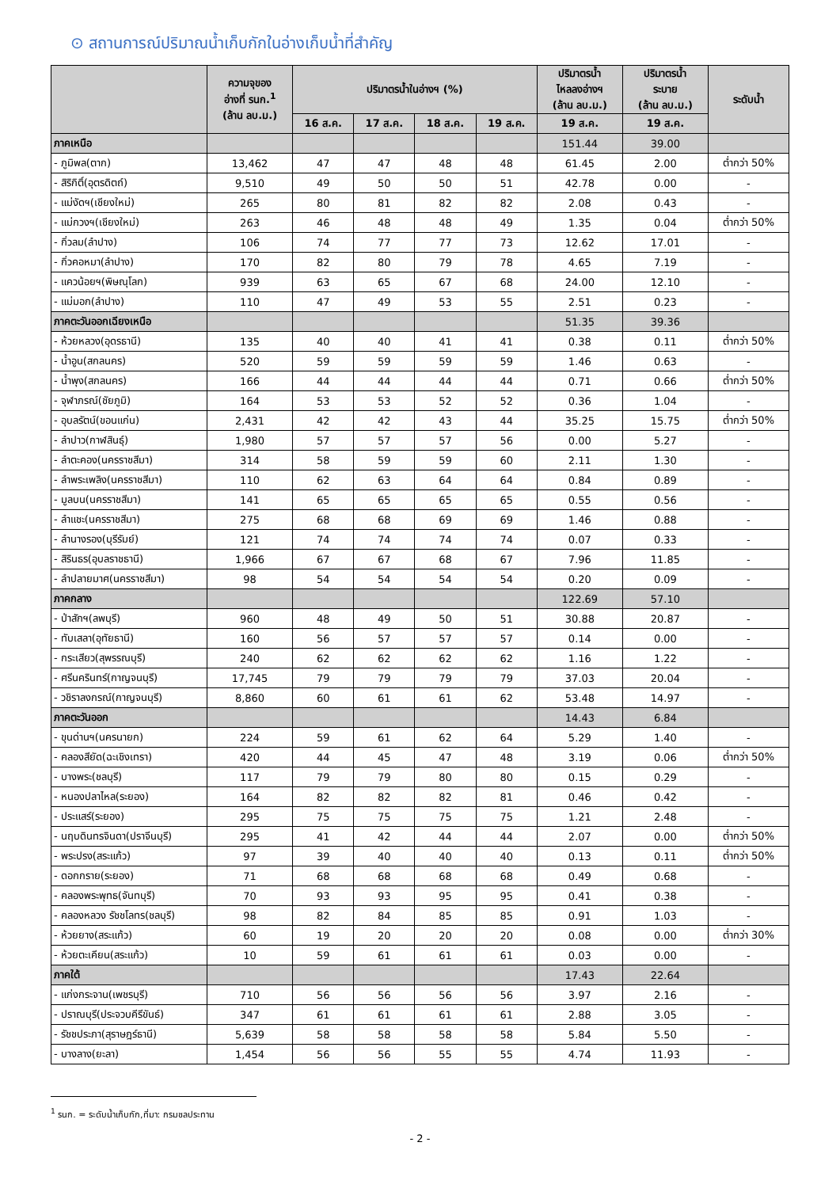⊙ สถานการณ์ปริมาณน้ำเก็บกักในอ่างเก็บน้ำที่สำคัญ
| | ความจุของ อ่างที่ รนก.<sup>1</sup> (ล้าน ลบ.ม.) | ปริมาตรน้ำในอ่างฯ (%) | | | | ปริมาตรน้ำ ไหลลงอ่างฯ (ล้าน ลบ.ม.) | ปริมาตรน้ำ ระบาย (ล้าน ลบ.ม.) | ระดับน้ำ |
| --- | --- | --- | --- | --- | --- | --- | --- | --- |
| | | 16 ส.ค. | 17 ส.ค. | 18 ส.ค. | 19 ส.ค. | 19 ส.ค. | 19 ส.ค. | |
| ภาคเหนือ | | | | | | 151.44 | 39.00 | |
| - ภูมิพล(ตาก) | 13,462 | 47 | 47 | 48 | 48 | 61.45 | 2.00 | ต่ำกว่า 50% |
| - สิริกิติ์(อุตรดิตถ์) | 9,510 | 49 | 50 | 50 | 51 | 42.78 | 0.00 | - |
| - แม่งัดฯ(เชียงใหม่) | 265 | 80 | 81 | 82 | 82 | 2.08 | 0.43 | - |
| - แม่กวงฯ(เชียงใหม่) | 263 | 46 | 48 | 48 | 49 | 1.35 | 0.04 | ต่ำกว่า 50% |
| - กิ่วลม(ลำปาง) | 106 | 74 | 77 | 77 | 73 | 12.62 | 17.01 | - |
| - กิ่วคอหมา(ลำปาง) | 170 | 82 | 80 | 79 | 78 | 4.65 | 7.19 | - |
| - แควน้อยฯ(พิษณุโลก) | 939 | 63 | 65 | 67 | 68 | 24.00 | 12.10 | - |
| - แม่มอก(ลำปาง) | 110 | 47 | 49 | 53 | 55 | 2.51 | 0.23 | - |
| ภาคตะวันออกเฉียงเหนือ | | | | | | 51.35 | 39.36 | |
| - ห้วยหลวง(อุดรธานี) | 135 | 40 | 40 | 41 | 41 | 0.38 | 0.11 | ต่ำกว่า 50% |
| - น้ำอูน(สกลนคร) | 520 | 59 | 59 | 59 | 59 | 1.46 | 0.63 | - |
| - น้ำพุง(สกลนคร) | 166 | 44 | 44 | 44 | 44 | 0.71 | 0.66 | ต่ำกว่า 50% |
| - จุฬาภรณ์(ชัยภูมิ) | 164 | 53 | 53 | 52 | 52 | 0.36 | 1.04 | - |
| - อุบลรัตน์(ขอนแก่น) | 2,431 | 42 | 42 | 43 | 44 | 35.25 | 15.75 | ต่ำกว่า 50% |
| - ลำปาว(กาฬสินธุ์) | 1,980 | 57 | 57 | 57 | 56 | 0.00 | 5.27 | - |
| - ลำตะคอง(นครราชสีมา) | 314 | 58 | 59 | 59 | 60 | 2.11 | 1.30 | - |
| - ลำพระเพลิง(นครราชสีมา) | 110 | 62 | 63 | 64 | 64 | 0.84 | 0.89 | - |
| - มูลบน(นครราชสีมา) | 141 | 65 | 65 | 65 | 65 | 0.55 | 0.56 | - |
| - ลำแชะ(นครราชสีมา) | 275 | 68 | 68 | 69 | 69 | 1.46 | 0.88 | - |
| - ลำนางรอง(บุรีรัมย์) | 121 | 74 | 74 | 74 | 74 | 0.07 | 0.33 | - |
| - สิรินธร(อุบลราชธานี) | 1,966 | 67 | 67 | 68 | 67 | 7.96 | 11.85 | - |
| - ลำปลายมาศ(นครราชสีมา) | 98 | 54 | 54 | 54 | 54 | 0.20 | 0.09 | - |
| ภาคกลาง | | | | | | 122.69 | 57.10 | |
| - ป่าสักฯ(ลพบุรี) | 960 | 48 | 49 | 50 | 51 | 30.88 | 20.87 | - |
| - ทับเสลา(อุทัยธานี) | 160 | 56 | 57 | 57 | 57 | 0.14 | 0.00 | - |
| - กระเสียว(สุพรรณบุรี) | 240 | 62 | 62 | 62 | 62 | 1.16 | 1.22 | - |
| - ศรีนครินทร์(กาญจนบุรี) | 17,745 | 79 | 79 | 79 | 79 | 37.03 | 20.04 | - |
| - วชิราลงกรณ์(กาญจนบุรี) | 8,860 | 60 | 61 | 61 | 62 | 53.48 | 14.97 | - |
| ภาคตะวันออก | | | | | | 14.43 | 6.84 | |
| - ขุนด่านฯ(นครนายก) | 224 | 59 | 61 | 62 | 64 | 5.29 | 1.40 | - |
| - คลองสียัด(ฉะเชิงเทรา) | 420 | 44 | 45 | 47 | 48 | 3.19 | 0.06 | ต่ำกว่า 50% |
| - บางพระ(ชลบุรี) | 117 | 79 | 79 | 80 | 80 | 0.15 | 0.29 | - |
| - หนองปลาไหล(ระยอง) | 164 | 82 | 82 | 82 | 81 | 0.46 | 0.42 | - |
| - ประแสร์(ระยอง) | 295 | 75 | 75 | 75 | 75 | 1.21 | 2.48 | - |
| - นฤบดินทรจินดา(ปราจีนบุรี) | 295 | 41 | 42 | 44 | 44 | 2.07 | 0.00 | ต่ำกว่า 50% |
| - พระปรง(สระแก้ว) | 97 | 39 | 40 | 40 | 40 | 0.13 | 0.11 | ต่ำกว่า 50% |
| - ดอกกราย(ระยอง) | 71 | 68 | 68 | 68 | 68 | 0.49 | 0.68 | - |
| - คลองพระพุทธ(จันทบุรี) | 70 | 93 | 93 | 95 | 95 | 0.41 | 0.38 | - |
| - คลองหลวง รัชชโลทร(ชลบุรี) | 98 | 82 | 84 | 85 | 85 | 0.91 | 1.03 | - |
| - ห้วยยาง(สระแก้ว) | 60 | 19 | 20 | 20 | 20 | 0.08 | 0.00 | ต่ำกว่า 30% |
| - ห้วยตะเคียน(สระแก้ว) | 10 | 59 | 61 | 61 | 61 | 0.03 | 0.00 | - |
| ภาคใต้ | | | | | | 17.43 | 22.64 | |
| - แก่งกระจาน(เพชรบุรี) | 710 | 56 | 56 | 56 | 56 | 3.97 | 2.16 | - |
| - ปราณบุรี(ประจวบคีรีขันธ์) | 347 | 61 | 61 | 61 | 61 | 2.88 | 3.05 | - |
| - รัชชประภา(สุราษฎร์ธานี) | 5,639 | 58 | 58 | 58 | 58 | 5.84 | 5.50 | - |
| - บางลาง(ยะลา) | 1,454 | 56 | 56 | 55 | 55 | 4.74 | 11.93 | - |
<sup>1</sup> รนก. = ระดับน้ำเก็บกัก,ที่มา: กรมชลประทาน
- 2 -